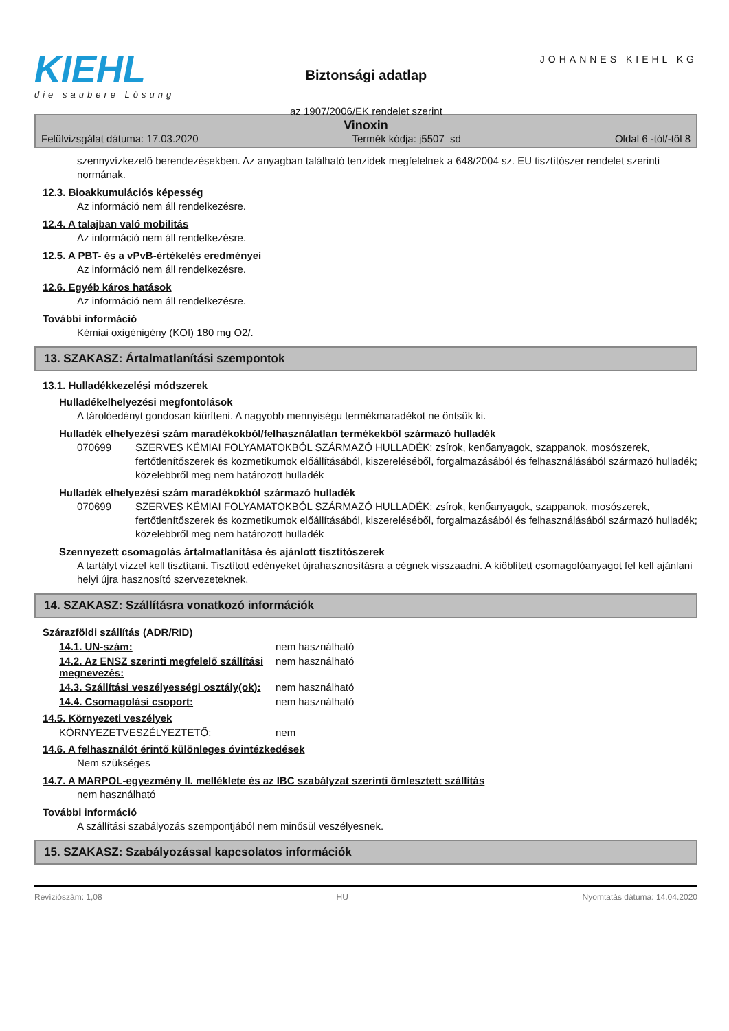KIEHL
die saubere Lösung
Biztonsági adatlap
az 1907/2006/EK rendelet szerint
JOHANNES KIEHL KG
Vinoxin
Felülvizsgálat dátuma: 17.03.2020 Termék kódja: j5507_sd Oldal 6 -tól/-től 8
szennyvízkezelő berendezésekben. Az anyagban található tenzidek megfelelnek a 648/2004 sz. EU tisztítószer rendelet szerinti normának.
12.3. Bioakkumulációs képesség
Az információ nem áll rendelkezésre.
12.4. A talajban való mobilitás
Az információ nem áll rendelkezésre.
12.5. A PBT- és a vPvB-értékelés eredményei
Az információ nem áll rendelkezésre.
12.6. Egyéb káros hatások
Az információ nem áll rendelkezésre.
További információ
Kémiai oxigénigény (KOI) 180 mg O2/.
13. SZAKASZ: Ártalmatlanítási szempontok
13.1. Hulladékkezelési módszerek
Hulladékelhelyezési megfontolások
A tárolóedényt gondosan kiüríteni. A nagyobb mennyiségu termékmaradékot ne öntsük ki.
Hulladék elhelyezési szám maradékokból/felhasználatlan termékekből származó hulladék
070699 SZERVES KÉMIAI FOLYAMATOKBÓL SZÁRMAZÓ HULLADÉK; zsírok, kenőanyagok, szappanok, mosószerek, fertőtlenítőszerek és kozmetikumok előállításából, kiszereléséből, forgalmazásából és felhasználásából származó hulladék; közelebbről meg nem határozott hulladék
Hulladék elhelyezési szám maradékokból származó hulladék
070699 SZERVES KÉMIAI FOLYAMATOKBÓL SZÁRMAZÓ HULLADÉK; zsírok, kenőanyagok, szappanok, mosószerek, fertőtlenítőszerek és kozmetikumok előállításából, kiszereléséből, forgalmazásából és felhasználásából származó hulladék; közelebbről meg nem határozott hulladék
Szennyezett csomagolás ártalmatlanítása és ajánlott tisztítószerek
A tartályt vízzel kell tisztítani. Tisztított edényeket újrahasznosításra a cégnek visszaadni. A kiöblített csomagolóanyagot fel kell ajánlani helyi újra hasznosító szervezeteknek.
14. SZAKASZ: Szállításra vonatkozó információk
Szárazföldi szállítás (ADR/RID)
14.1. UN-szám: nem használható
14.2. Az ENSZ szerinti megfelelő szállítási megnevezés:
nem használható
14.3. Szállítási veszélyességi osztály(ok):
nem használható
14.4. Csomagolási csoport: nem használható
14.5. Környezeti veszélyek
KÖRNYEZETVESZÉLYEZTETŐ: nem
14.6. A felhasználót érintő különleges óvintézkedések
Nem szükséges
14.7. A MARPOL-egyezmény II. melléklete és az IBC szabályzat szerinti ömlesztett szállítás
nem használható
További információ
A szállítási szabályozás szempontjából nem minősül veszélyesnek.
15. SZAKASZ: Szabályozással kapcsolatos információk
Revíziószám: 1,08 HU Nyomtatás dátuma: 14.04.2020